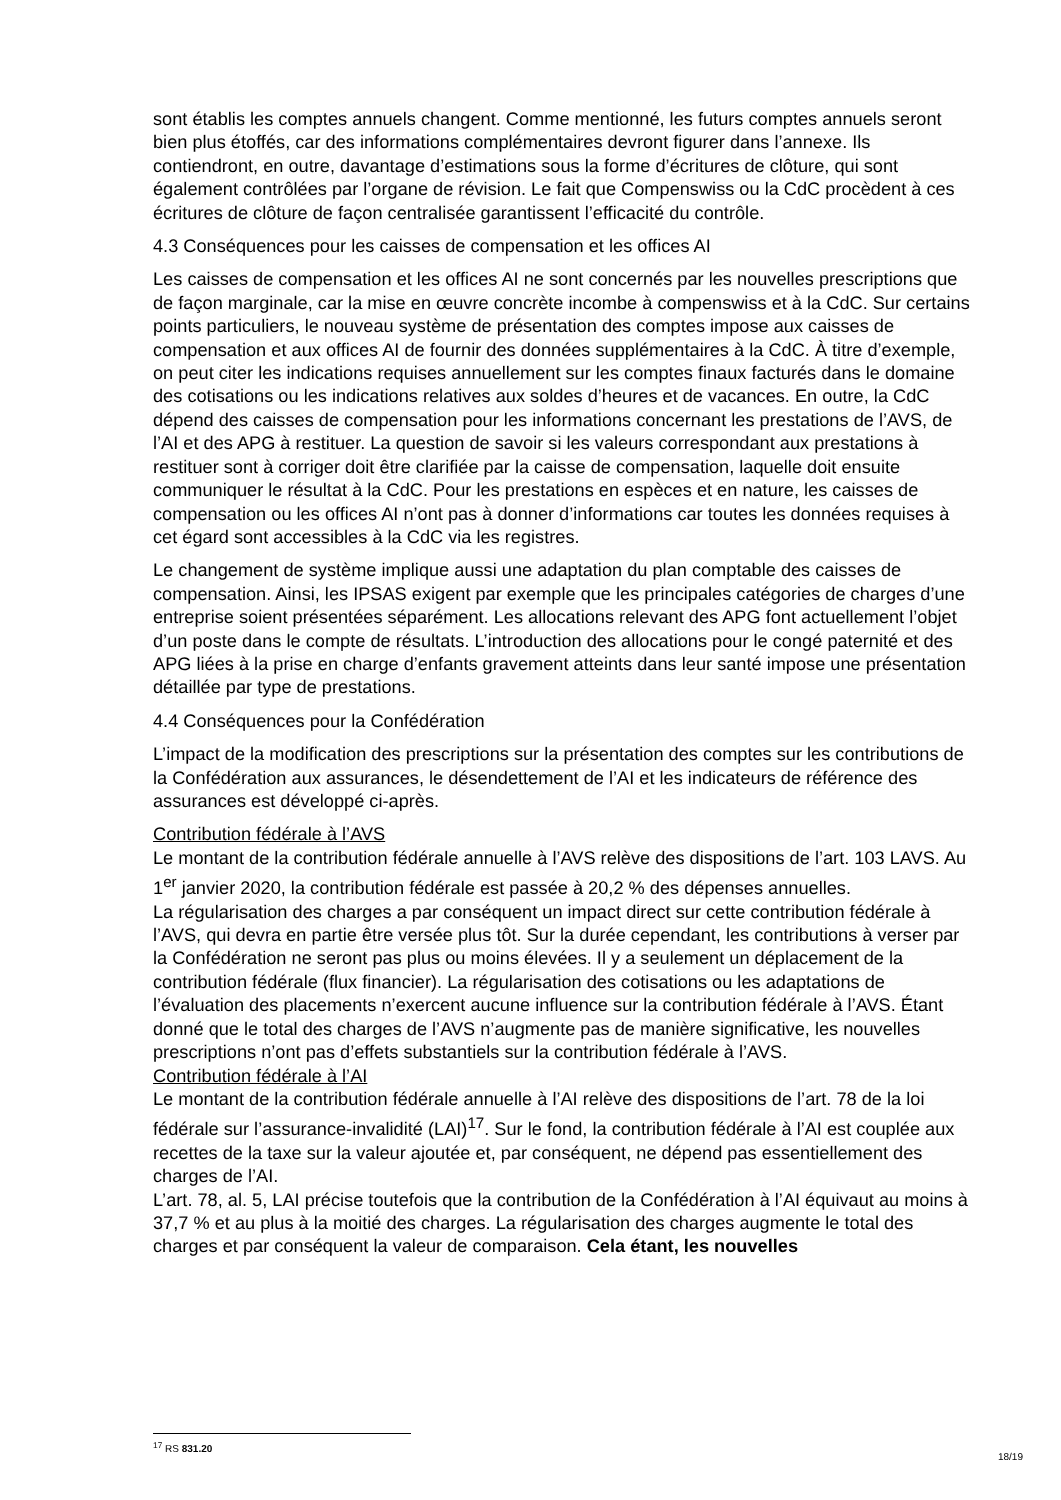sont établis les comptes annuels changent. Comme mentionné, les futurs comptes annuels seront bien plus étoffés, car des informations complémentaires devront figurer dans l’annexe. Ils contiendront, en outre, davantage d’estimations sous la forme d’écritures de clôture, qui sont également contrôlées par l’organe de révision. Le fait que Compenswiss ou la CdC procèdent à ces écritures de clôture de façon centralisée garantissent l’efficacité du contrôle.
4.3 Conséquences pour les caisses de compensation et les offices AI
Les caisses de compensation et les offices AI ne sont concernés par les nouvelles prescriptions que de façon marginale, car la mise en œuvre concrète incombe à compenswiss et à la CdC. Sur certains points particuliers, le nouveau système de présentation des comptes impose aux caisses de compensation et aux offices AI de fournir des données supplémentaires à la CdC. À titre d’exemple, on peut citer les indications requises annuellement sur les comptes finaux facturés dans le domaine des cotisations ou les indications relatives aux soldes d’heures et de vacances. En outre, la CdC dépend des caisses de compensation pour les informations concernant les prestations de l’AVS, de l’AI et des APG à restituer. La question de savoir si les valeurs correspondant aux prestations à restituer sont à corriger doit être clarifiée par la caisse de compensation, laquelle doit ensuite communiquer le résultat à la CdC. Pour les prestations en espèces et en nature, les caisses de compensation ou les offices AI n’ont pas à donner d’informations car toutes les données requises à cet égard sont accessibles à la CdC via les registres.
Le changement de système implique aussi une adaptation du plan comptable des caisses de compensation. Ainsi, les IPSAS exigent par exemple que les principales catégories de charges d’une entreprise soient présentées séparément. Les allocations relevant des APG font actuellement l’objet d’un poste dans le compte de résultats. L’introduction des allocations pour le congé paternité et des APG liées à la prise en charge d’enfants gravement atteints dans leur santé impose une présentation détaillée par type de prestations.
4.4 Conséquences pour la Confédération
L’impact de la modification des prescriptions sur la présentation des comptes sur les contributions de la Confédération aux assurances, le désendettement de l’AI et les indicateurs de référence des assurances est développé ci-après.
Contribution fédérale à l’AVS
Le montant de la contribution fédérale annuelle à l’AVS relève des dispositions de l’art. 103 LAVS. Au 1<sup>er</sup> janvier 2020, la contribution fédérale est passée à 20,2 % des dépenses annuelles.
La régularisation des charges a par conséquent un impact direct sur cette contribution fédérale à l’AVS, qui devra en partie être versée plus tôt. Sur la durée cependant, les contributions à verser par la Confédération ne seront pas plus ou moins élevées. Il y a seulement un déplacement de la contribution fédérale (flux financier). La régularisation des cotisations ou les adaptations de l’évaluation des placements n’exercent aucune influence sur la contribution fédérale à l’AVS. Étant donné que le total des charges de l’AVS n’augmente pas de manière significative, les nouvelles prescriptions n’ont pas d’effets substantiels sur la contribution fédérale à l’AVS.
Contribution fédérale à l’AI
Le montant de la contribution fédérale annuelle à l’AI relève des dispositions de l’art. 78 de la loi fédérale sur l’assurance-invalidité (LAI)<sup>17</sup>. Sur le fond, la contribution fédérale à l’AI est couplée aux recettes de la taxe sur la valeur ajoutée et, par conséquent, ne dépend pas essentiellement des charges de l’AI.
L’art. 78, al. 5, LAI précise toutefois que la contribution de la Confédération à l’AI équivaut au moins à 37,7 % et au plus à la moitié des charges. La régularisation des charges augmente le total des charges et par conséquent la valeur de comparaison. Cela étant, les nouvelles
<sup>17</sup> RS 831.20
18/19